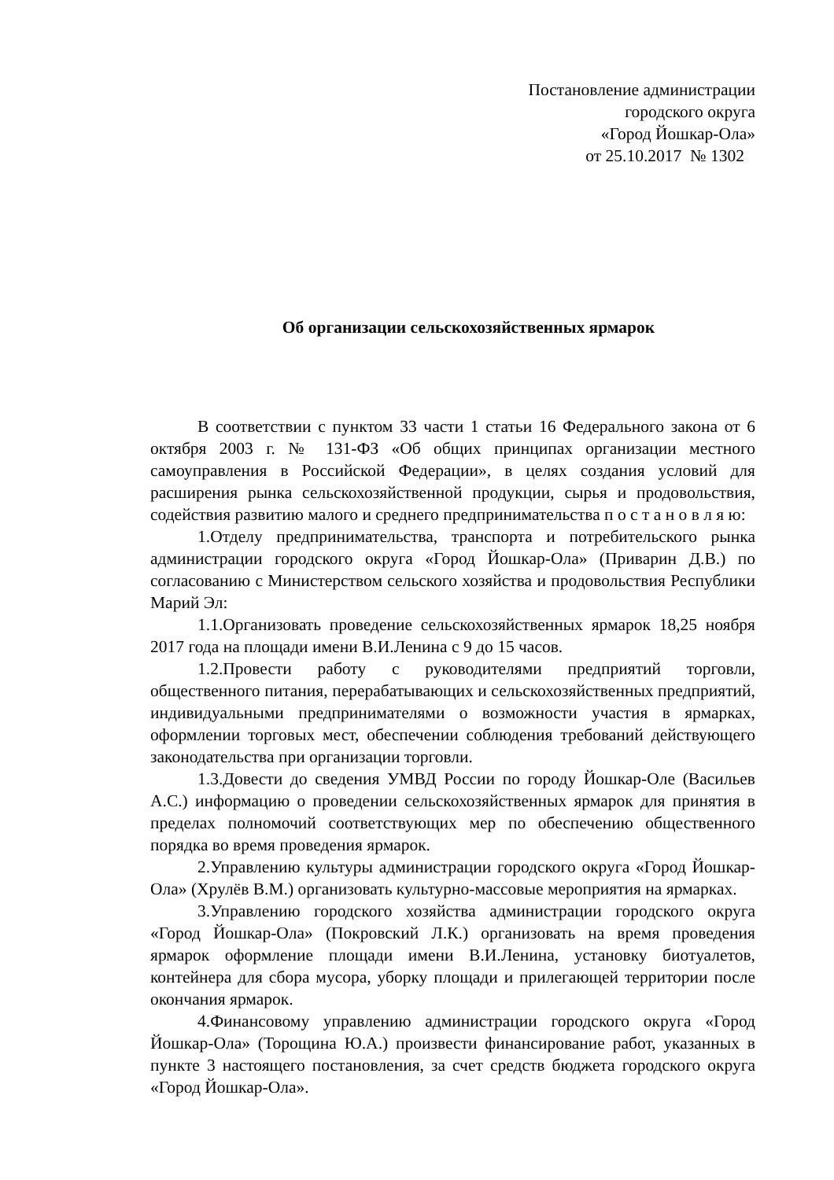Постановление администрации
городского округа
«Город Йошкар-Ола»
от 25.10.2017 № 1302
Об организации сельскохозяйственных ярмарок
В соответствии с пунктом 33 части 1 статьи 16 Федерального закона от 6 октября 2003 г. № 131-ФЗ «Об общих принципах организации местного самоуправления в Российской Федерации», в целях создания условий для расширения рынка сельскохозяйственной продукции, сырья и продовольствия, содействия развитию малого и среднего предпринимательства п о с т а н о в л я ю:
1.Отделу предпринимательства, транспорта и потребительского рынка администрации городского округа «Город Йошкар-Ола» (Приварин Д.В.) по согласованию с Министерством сельского хозяйства и продовольствия Республики Марий Эл:
1.1.Организовать проведение сельскохозяйственных ярмарок 18,25 ноября 2017 года на площади имени В.И.Ленина с 9 до 15 часов.
1.2.Провести работу с руководителями предприятий торговли, общественного питания, перерабатывающих и сельскохозяйственных предприятий, индивидуальными предпринимателями о возможности участия в ярмарках, оформлении торговых мест, обеспечении соблюдения требований действующего законодательства при организации торговли.
1.3.Довести до сведения УМВД России по городу Йошкар-Оле (Васильев А.С.) информацию о проведении сельскохозяйственных ярмарок для принятия в пределах полномочий соответствующих мер по обеспечению общественного порядка во время проведения ярмарок.
2.Управлению культуры администрации городского округа «Город Йошкар-Ола» (Хрулёв В.М.) организовать культурно-массовые мероприятия на ярмарках.
3.Управлению городского хозяйства администрации городского округа «Город Йошкар-Ола» (Покровский Л.К.) организовать на время проведения ярмарок оформление площади имени В.И.Ленина, установку биотуалетов, контейнера для сбора мусора, уборку площади и прилегающей территории после окончания ярмарок.
4.Финансовому управлению администрации городского округа «Город Йошкар-Ола» (Торощина Ю.А.) произвести финансирование работ, указанных в пункте 3 настоящего постановления, за счет средств бюджета городского округа «Город Йошкар-Ола».